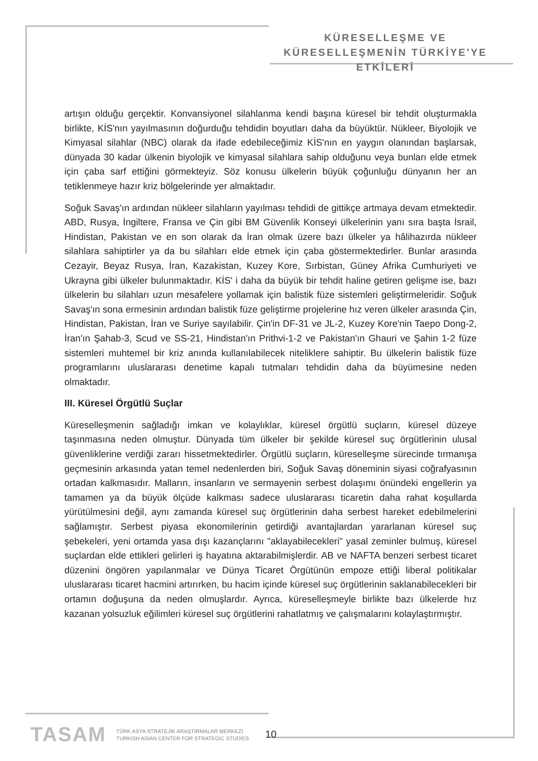KÜRESELLEŞME VE
KÜRESELLEŞMENİN TÜRKİYE'YE ETKİLERİ
artışın olduğu gerçektir. Konvansiyonel silahlanma kendi başına küresel bir tehdit oluşturmakla birlikte, KİS'nın yayılmasının doğurduğu tehdidin boyutları daha da büyüktür. Nükleer, Biyolojik ve Kimyasal silahlar (NBC) olarak da ifade edebileceğimiz KİS'nın en yaygın olanından başlarsak, dünyada 30 kadar ülkenin biyolojik ve kimyasal silahlara sahip olduğunu veya bunları elde etmek için çaba sarf ettiğini görmekteyiz. Söz konusu ülkelerin büyük çoğunluğu dünyanın her an tetiklenmeye hazır kriz bölgelerinde yer almaktadır.
Soğuk Savaş'ın ardından nükleer silahların yayılması tehdidi de gittikçe artmaya devam etmektedir. ABD, Rusya, İngiltere, Fransa ve Çin gibi BM Güvenlik Konseyi ülkelerinin yanı sıra başta İsrail, Hindistan, Pakistan ve en son olarak da İran olmak üzere bazı ülkeler ya hâlihazırda nükleer silahlara sahiptirler ya da bu silahları elde etmek için çaba göstermektedirler. Bunlar arasında Cezayir, Beyaz Rusya, İran, Kazakistan, Kuzey Kore, Sırbistan, Güney Afrika Cumhuriyeti ve Ukrayna gibi ülkeler bulunmaktadır. KİS' i daha da büyük bir tehdit haline getiren gelişme ise, bazı ülkelerin bu silahları uzun mesafelere yollamak için balistik füze sistemleri geliştirmeleridir. Soğuk Savaş'ın sona ermesinin ardından balistik füze geliştirme projelerine hız veren ülkeler arasında Çin, Hindistan, Pakistan, İran ve Suriye sayılabilir. Çin'in DF-31 ve JL-2, Kuzey Kore'nin Taepo Dong-2, İran'ın Şahab-3, Scud ve SS-21, Hindistan'ın Prithvi-1-2 ve Pakistan'ın Ghauri ve Şahin 1-2 füze sistemleri muhtemel bir kriz anında kullanılabilecek niteliklere sahiptir. Bu ülkelerin balistik füze programlarını uluslararası denetime kapalı tutmaları tehdidin daha da büyümesine neden olmaktadır.
III. Küresel Örgütlü Suçlar
Küreselleşmenin sağladığı imkan ve kolaylıklar, küresel örgütlü suçların, küresel düzeye taşınmasına neden olmuştur. Dünyada tüm ülkeler bir şekilde küresel suç örgütlerinin ulusal güvenliklerine verdiği zararı hissetmektedirler. Örgütlü suçların, küreselleşme sürecinde tırmanışa geçmesinin arkasında yatan temel nedenlerden biri, Soğuk Savaş döneminin siyasi coğrafyasının ortadan kalkmasıdır. Malların, insanların ve sermayenin serbest dolaşımı önündeki engellerin ya tamamen ya da büyük ölçüde kalkması sadece uluslararası ticaretin daha rahat koşullarda yürütülmesini değil, aynı zamanda küresel suç örgütlerinin daha serbest hareket edebilmelerini sağlamıştır. Serbest piyasa ekonomilerinin getirdiği avantajlardan yararlanan küresel suç şebekeleri, yeni ortamda yasa dışı kazançlarını "aklayabilecekleri" yasal zeminler bulmuş, küresel suçlardan elde ettikleri gelirleri iş hayatına aktarabilmişlerdir. AB ve NAFTA benzeri serbest ticaret düzenini öngören yapılanmalar ve Dünya Ticaret Örgütünün empoze ettiği liberal politikalar uluslararası ticaret hacmini artırırken, bu hacim içinde küresel suç örgütlerinin saklanabilecekleri bir ortamın doğuşuna da neden olmuşlardır. Ayrıca, küreselleşmeyle birlikte bazı ülkelerde hız kazanan yolsuzluk eğilimleri küresel suç örgütlerini rahatlatmış ve çalışmalarını kolaylaştırmıştır.
TASAM
TÜRK ASYA STRATEJİK ARAŞTIRMALAR MERKEZİ
TURKISH ASIAN CENTER FOR STRATEGIC STUDIES
10